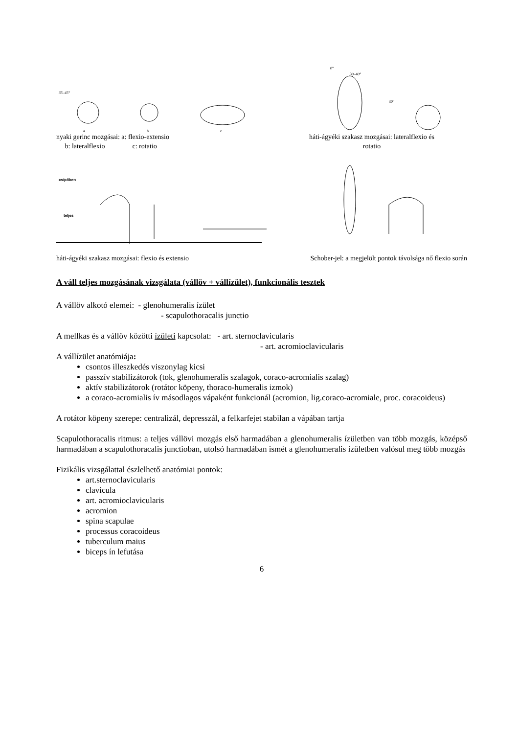35–45°
a
b
c
0°
30–40°
30°
nyaki gerinc mozgásai: a: flexio-extensio
b: lateralflexio c: rotatio
háti-ágyéki szakasz mozgásai: lateralflexio és
rotatio
csípőben
teljes
háti-ágyéki szakasz mozgásai: flexio és extensio
Schober-jel: a megjelölt pontok távolsága nő flexio során
A váll teljes mozgásának vizsgálata (vállöv + vállízület), funkcionális tesztek
A vállöv alkotó elemei: - glenohumeralis ízület
- scapulothoracalis junctio
A mellkas és a vállöv közötti ízületi kapcsolat: - art. sternoclavicularis
- art. acromioclavicularis
A vállízület anatómiája:
csontos illeszkedés viszonylag kicsi
passzív stabilizátorok (tok, glenohumeralis szalagok, coraco-acromialis szalag)
aktív stabilizátorok (rotátor köpeny, thoraco-humeralis izmok)
a coraco-acromialis ív másodlagos vápaként funkcionál (acromion, lig.coraco-acromiale, proc. coracoideus)
A rotátor köpeny szerepe: centralizál, depresszál, a felkarfejet stabilan a vápában tartja
Scapulothoracalis ritmus: a teljes vállövi mozgás első harmadában a glenohumeralis ízületben van több mozgás, középső harmadában a scapulothoracalis junctioban, utolsó harmadában ismét a glenohumeralis ízületben valósul meg több mozgás
Fizikális vizsgálattal észlelhető anatómiai pontok:
art.sternoclavicularis
clavicula
art. acromioclavicularis
acromion
spina scapulae
processus coracoideus
tuberculum maius
biceps ín lefutása
6